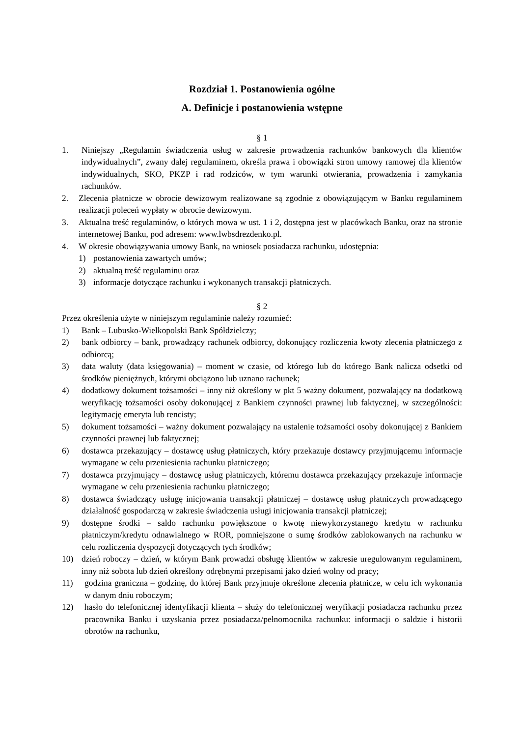Rozdział 1. Postanowienia ogólne
A. Definicje i postanowienia wstępne
§ 1
1. Niniejszy „Regulamin świadczenia usług w zakresie prowadzenia rachunków bankowych dla klientów indywidualnych”, zwany dalej regulaminem, określa prawa i obowiązki stron umowy ramowej dla klientów indywidualnych, SKO, PKZP i rad rodziców, w tym warunki otwierania, prowadzenia i zamykania rachunków.
2. Zlecenia płatnicze w obrocie dewizowym realizowane są zgodnie z obowiązującym w Banku regulaminem realizacji poleceń wypłaty w obrocie dewizowym.
3. Aktualna treść regulaminów, o których mowa w ust. 1 i 2, dostępna jest w placówkach Banku, oraz na stronie internetowej Banku, pod adresem: www.lwbsdrezdenko.pl.
4. W okresie obowiązywania umowy Bank, na wniosek posiadacza rachunku, udostępnia:
1) postanowienia zawartych umów;
2) aktualną treść regulaminu oraz
3) informacje dotyczące rachunku i wykonanych transakcji płatniczych.
§ 2
Przez określenia użyte w niniejszym regulaminie należy rozumieć:
1) Bank – Lubusko-Wielkopolski Bank Spółdzielczy;
2) bank odbiorcy – bank, prowadzący rachunek odbiorcy, dokonujący rozliczenia kwoty zlecenia płatniczego z odbiorcą;
3) data waluty (data księgowania) – moment w czasie, od którego lub do którego Bank nalicza odsetki od środków pieniężnych, którymi obciążono lub uznano rachunek;
4) dodatkowy dokument tożsamości – inny niż określony w pkt 5 ważny dokument, pozwalający na dodatkową weryfikację tożsamości osoby dokonującej z Bankiem czynności prawnej lub faktycznej, w szczególności: legitymację emeryta lub rencisty;
5) dokument tożsamości – ważny dokument pozwalający na ustalenie tożsamości osoby dokonującej z Bankiem czynności prawnej lub faktycznej;
6) dostawca przekazujący – dostawcę usług płatniczych, który przekazuje dostawcy przyjmującemu informacje wymagane w celu przeniesienia rachunku płatniczego;
7) dostawca przyjmujący – dostawcę usług płatniczych, któremu dostawca przekazujący przekazuje informacje wymagane w celu przeniesienia rachunku płatniczego;
8) dostawca świadczący usługę inicjowania transakcji płatniczej – dostawcę usług płatniczych prowadzącego działalność gospodarczą w zakresie świadczenia usługi inicjowania transakcji płatniczej;
9) dostępne środki – saldo rachunku powiększone o kwotę niewykorzystanego kredytu w rachunku płatniczym/kredytu odnawialnego w ROR, pomniejszone o sumę środków zablokowanych na rachunku w celu rozliczenia dyspozycji dotyczących tych środków;
10) dzień roboczy – dzień, w którym Bank prowadzi obsługę klientów w zakresie uregulowanym regulaminem, inny niż sobota lub dzień określony odrębnymi przepisami jako dzień wolny od pracy;
11) godzina graniczna – godzinę, do której Bank przyjmuje określone zlecenia płatnicze, w celu ich wykonania w danym dniu roboczym;
12) hasło do telefonicznej identyfikacji klienta – służy do telefonicznej weryfikacji posiadacza rachunku przez pracownika Banku i uzyskania przez posiadacza/pełnomocnika rachunku: informacji o saldzie i historii obrotów na rachunku,